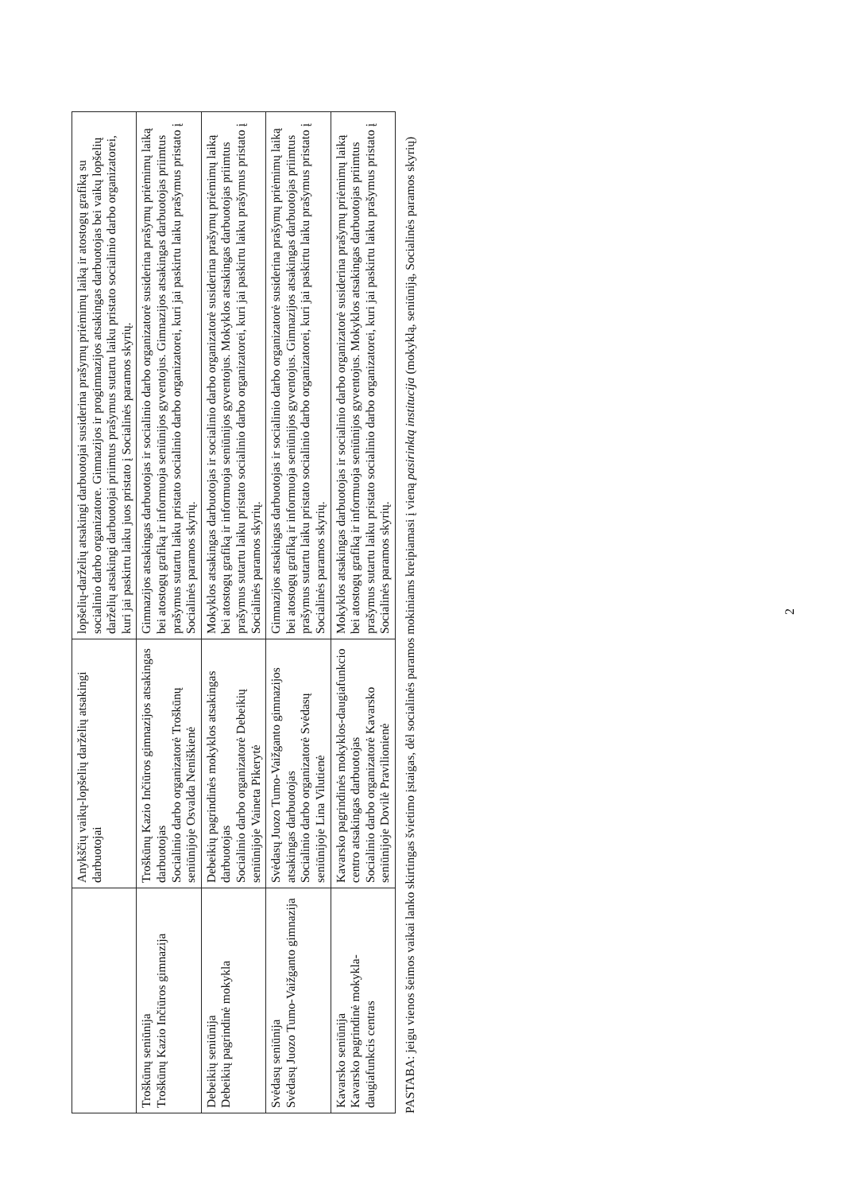| | Anykščių vaikų-lopšelių darželių atsakingi darbuotojai | lopšelių-darželių atsakingi darbuotojai susiderina prašymų priėmimų laiką ir atostogų grafiką su socialinio darbo organizatore. Gimnazijos ir progimnazijos atsakingas darbuotojas bei vaikų lopšelių darželių atsakingi darbuotojai priimtus prašymus sutartu laiku pristato socialinio darbo organizatorei, kuri jai paskirtu laiku juos pristato į Socialinės paramos skyrių. |
| Troškūnų seniūnija Troškūnų Kazio Inčiūros gimnazija | Troškūnų Kazio Inčiūros gimnazijos atsakingas darbuotojas Socialinio darbo organizatorė Troškūnų seniūnijoje Osvalda Neniškienė | Gimnazijos atsakingas darbuotojas ir socialinio darbo organizatorė susiderina prašymų priėmimų laiką bei atostogų grafiką ir informuoja seniūnijos gyventojus. Gimnazijos atsakingas darbuotojas priimtus prašymus sutartu laiku pristato socialinio darbo organizatorei, kuri jai paskirtu laiku prašymus pristato į Socialinės paramos skyrių. |
| Debeikių seniūnija Debeikių pagrindinė mokykla | Debeikių pagrindinės mokyklos atsakingas darbuotojas Socialinio darbo organizatorė Debeikių seniūnijoje Vaineta Pikerytė | Mokyklos atsakingas darbuotojas ir socialinio darbo organizatorė susiderina prašymų priėmimų laiką bei atostogų grafiką ir informuoja seniūnijos gyventojus. Mokyklos atsakingas darbuotojas priimtus prašymus sutartu laiku pristato socialinio darbo organizatorei, kuri jai paskirtu laiku prašymus pristato į Socialinės paramos skyrių. |
| Svėdasų seniūnija Svėdasų Juozo Tumo-Vaižganto gimnazija | Svėdasų Juozo Tumo-Vaižganto gimnazijos atsakingas darbuotojas Socialinio darbo organizatorė Svėdasų seniūnijoje Lina Vilutienė | Gimnazijos atsakingas darbuotojas ir socialinio darbo organizatorė susiderina prašymų priėmimų laiką bei atostogų grafiką ir informuoja seniūnijos gyventojus. Gimnazijos atsakingas darbuotojas priimtus prašymus sutartu laiku pristato socialinio darbo organizatorei, kuri jai paskirtu laiku prašymus pristato į Socialinės paramos skyrių. |
| Kavarsko seniūnija Kavarsko pagrindinė mokykla-daugiafunkcis centras | Kavarsko pagrindinės mokyklos-daugiafunkcio centro atsakingas darbuotojas Socialinio darbo organizatorė Kavarsko seniūnijoje Dovilė Pravilionienė | Mokyklos atsakingas darbuotojas ir socialinio darbo organizatorė susiderina prašymų priėmimų laiką bei atostogų grafiką ir informuoja seniūnijos gyventojus. Mokyklos atsakingas darbuotojas priimtus prašymus sutartu laiku pristato socialinio darbo organizatorei, kuri jai paskirtu laiku prašymus pristato į Socialinės paramos skyrių. |
PASTABA: jeigu vienos šeimos vaikai lanko skirtingas švietimo įstaigas, dėl socialinės paramos mokiniams kreipiamasi į vieną pasirinktą institucija (mokyklą, seniūniją, Socialinės paramos skyrių)
2